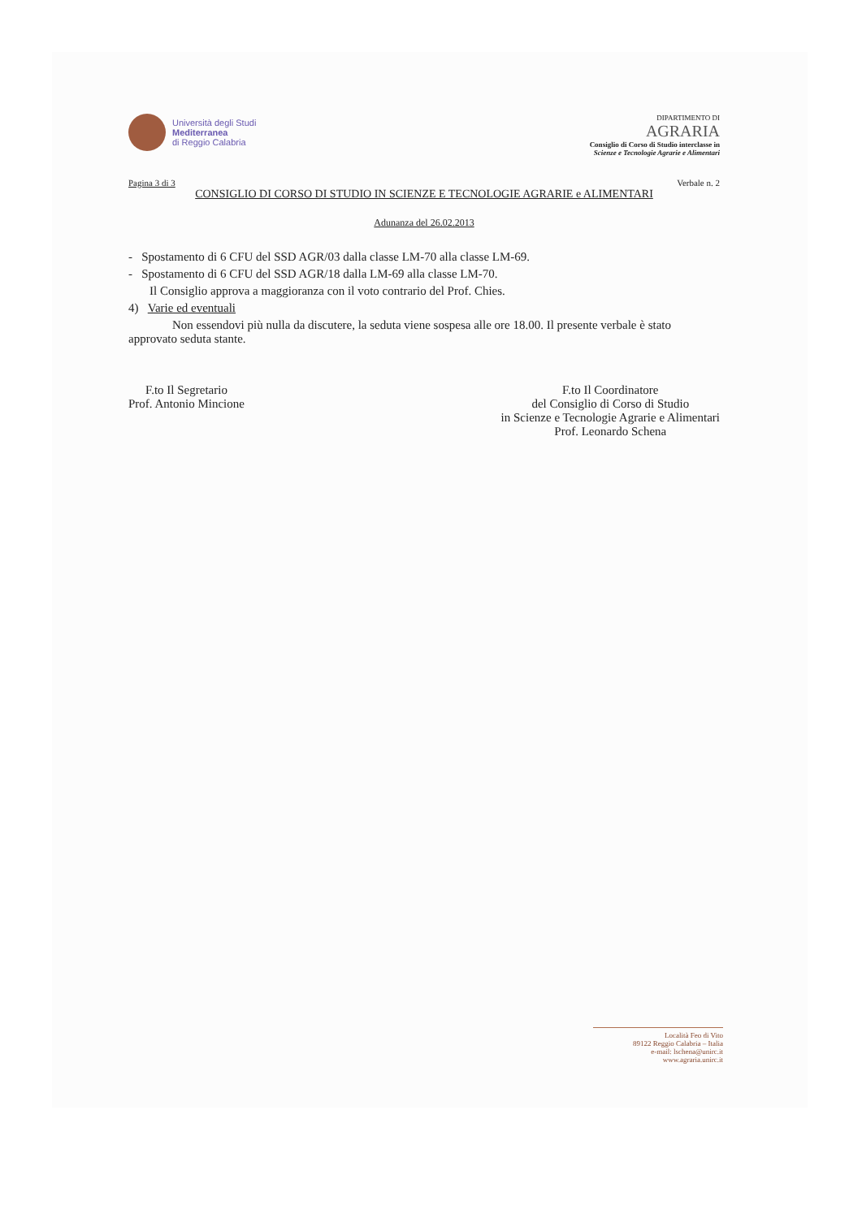Università degli Studi
Mediterranea
di Reggio Calabria
DIPARTIMENTO DI
AGRARIA
Consiglio di Corso di Studio interclasse in
Scienze e Tecnologie Agrarie e Alimentari
Pagina 3 di 3 Verbale n. 2
CONSIGLIO DI CORSO DI STUDIO IN SCIENZE E TECNOLOGIE AGRARIE e ALIMENTARI
Adunanza del 26.02.2013
- Spostamento di 6 CFU del SSD AGR/03 dalla classe LM-70 alla classe LM-69.
- Spostamento di 6 CFU del SSD AGR/18 dalla LM-69 alla classe LM-70.
Il Consiglio approva a maggioranza con il voto contrario del Prof. Chies.
4) Varie ed eventuali
Non essendovi più nulla da discutere, la seduta viene sospesa alle ore 18.00. Il presente verbale è stato approvato seduta stante.
F.to Il Segretario
Prof. Antonio Mincione
F.to Il Coordinatore
del Consiglio di Corso di Studio
in Scienze e Tecnologie Agrarie e Alimentari
Prof. Leonardo Schena
Località Feo di Vito
89122 Reggio Calabria – Italia
e-mail: lschena@unirc.it
www.agraria.unirc.it